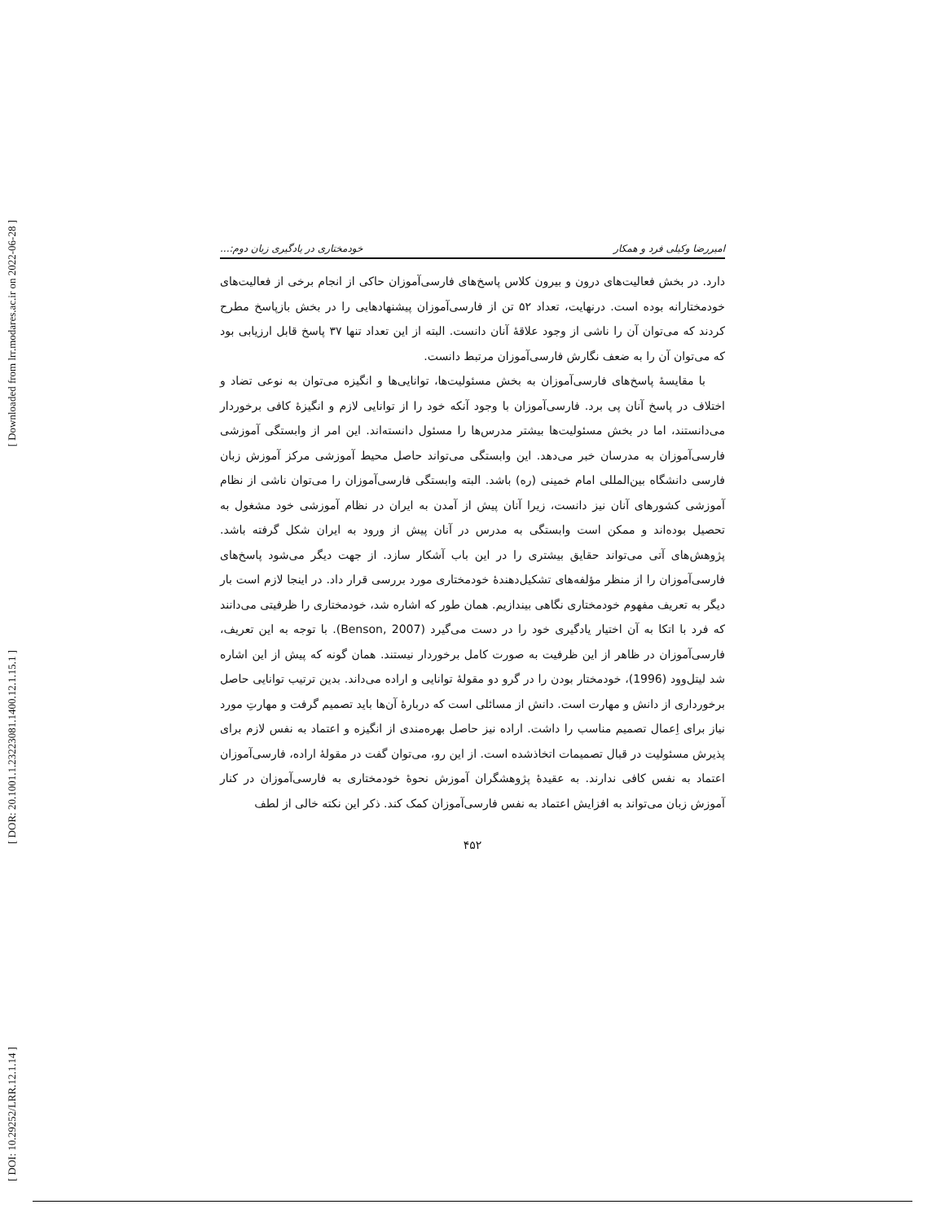[ Downloaded from lrr.modares.ac.ir on 2022-06-28 ]
[ DOR: 20.1001.1.23223081.1400.12.1.15.1 ]
[ DOI: 10.29252/LRR.12.1.14 ]
امیررضا وکیلی فرد و همکار خودمختاری در یادگیری زبان دوم:...
دارد. در بخش فعالیت‌های درون و بیرون کلاس پاسخ‌های فارسی‌آموزان حاکی از انجام برخی از فعالیت‌های خودمختارانه بوده است. درنهایت، تعداد ۵۲ تن از فارسی‌آموزان پیشنهادهایی را در بخش بازپاسخ مطرح کردند که می‌توان آن را ناشی از وجود علاقهٔ آنان دانست. البته از این تعداد تنها ۳۷ پاسخ قابل ارزیابی بود که می‌توان آن را به ضعف نگارش فارسی‌آموزان مرتبط دانست.
با مقایسهٔ پاسخ‌های فارسی‌آموزان به بخش مسئولیت‌ها، توانایی‌ها و انگیزه می‌توان به نوعی تضاد و اختلاف در پاسخ آنان پی برد. فارسی‌آموزان با وجود آنکه خود را از توانایی لازم و انگیزهٔ کافی برخوردار می‌دانستند، اما در بخش مسئولیت‌ها بیشتر مدرس‌ها را مسئول دانسته‌اند. این امر از وابستگی آموزشی فارسی‌آموزان به مدرسان خبر می‌دهد. این وابستگی می‌تواند حاصل محیط آموزشی مرکز آموزش زبان فارسی دانشگاه بین‌المللی امام خمینی (ره) باشد. البته وابستگی فارسی‌آموزان را می‌توان ناشی از نظام آموزشی کشورهای آنان نیز دانست، زیرا آنان پیش از آمدن به ایران در نظام آموزشی خود مشغول به تحصیل بوده‌اند و ممکن است وابستگی به مدرس در آنان پیش از ورود به ایران شکل گرفته باشد. پژوهش‌های آتی می‌تواند حقایق بیشتری را در این باب آشکار سازد. از جهت دیگر می‌شود پاسخ‌های فارسی‌آموزان را از منظر مؤلفه‌های تشکیل‌دهندهٔ خودمختاری مورد بررسی قرار داد. در اینجا لازم است بار دیگر به تعریف مفهوم خودمختاری نگاهی بیندازیم. همان طور که اشاره شد، خودمختاری را ظرفیتی می‌دانند که فرد با اتکا به آن اختیار یادگیری خود را در دست می‌گیرد (Benson, 2007). با توجه به این تعریف، فارسی‌آموزان در ظاهر از این ظرفیت به صورت کامل برخوردار نیستند. همان گونه که پیش از این اشاره شد لیتل‌وود (1996)، خودمختار بودن را در گرو دو مقولهٔ توانایی و اراده می‌داند. بدین ترتیب توانایی حاصل برخورداری از دانش و مهارت است. دانش از مسائلی است که دربارهٔ آن‌ها باید تصمیم گرفت و مهارتِ مورد نیاز برای اِعمال تصمیم مناسب را داشت. اراده نیز حاصل بهره‌مندی از انگیزه و اعتماد به نفس لازم برای پذیرش مسئولیت در قبال تصمیمات اتخاذشده است. از این رو، می‌توان گفت در مقولهٔ اراده، فارسی‌آموزان اعتماد به نفس کافی ندارند. به عقیدهٔ پژوهشگران آموزش نحوهٔ خودمختاری به فارسی‌آموزان در کنار آموزش زبان می‌تواند به افزایش اعتماد به نفس فارسی‌آموزان کمک کند. ذکر این نکته خالی از لطف
۴۵۲